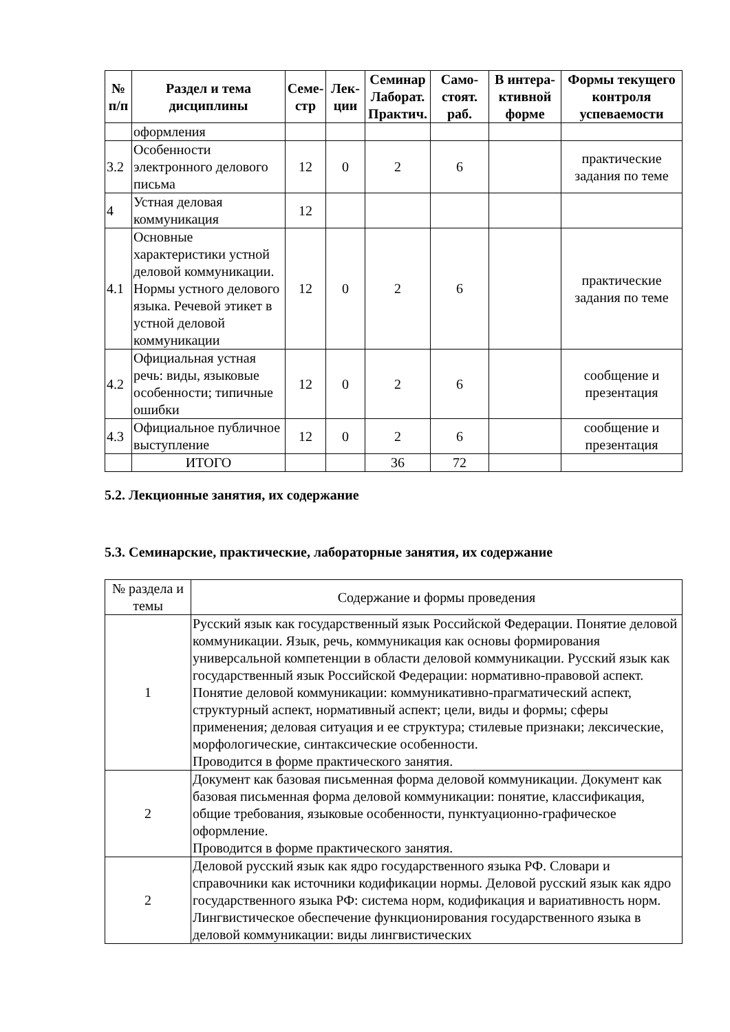| № п/п | Раздел и тема дисциплины | Семе-стр | Лек-ции | Семинар Лаборат. Практич. | Само-стоят. раб. | В интера-ктивной форме | Формы текущего контроля успеваемости |
| --- | --- | --- | --- | --- | --- | --- | --- |
| | оформления | | | | | | |
| 3.2 | Особенности электронного делового письма | 12 | 0 | 2 | 6 | | практические задания по теме |
| 4 | Устная деловая коммуникация | 12 | | | | | |
| 4.1 | Основные характеристики устной деловой коммуникации. Нормы устного делового языка. Речевой этикет в устной деловой коммуникации | 12 | 0 | 2 | 6 | | практические задания по теме |
| 4.2 | Официальная устная речь: виды, языковые особенности; типичные ошибки | 12 | 0 | 2 | 6 | | сообщение и презентация |
| 4.3 | Официальное публичное выступление | 12 | 0 | 2 | 6 | | сообщение и презентация |
| | ИТОГО | | | 36 | 72 | | |
5.2. Лекционные занятия, их содержание
5.3. Семинарские, практические, лабораторные занятия, их содержание
| № раздела и темы | Содержание и формы проведения |
| 1 | Русский язык как государственный язык Российской Федерации. Понятие деловой коммуникации. Язык, речь, коммуникация как основы формирования универсальной компетенции в области деловой коммуникации. Русский язык как государственный язык Российской Федерации: нормативно-правовой аспект. Понятие деловой коммуникации: коммуникативно-прагматический аспект, структурный аспект, нормативный аспект; цели, виды и формы; сферы применения; деловая ситуация и ее структура; стилевые признаки; лексические, морфологические, синтаксические особенности. Проводится в форме практического занятия. |
| 2 | Документ как базовая письменная форма деловой коммуникации. Документ как базовая письменная форма деловой коммуникации: понятие, классификация, общие требования, языковые особенности, пунктуационно-графическое оформление. Проводится в форме практического занятия. |
| 2 | Деловой русский язык как ядро государственного языка РФ. Словари и справочники как источники кодификации нормы. Деловой русский язык как ядро государственного языка РФ: система норм, кодификация и вариативность норм. Лингвистическое обеспечение функционирования государственного языка в деловой коммуникации: виды лингвистических |